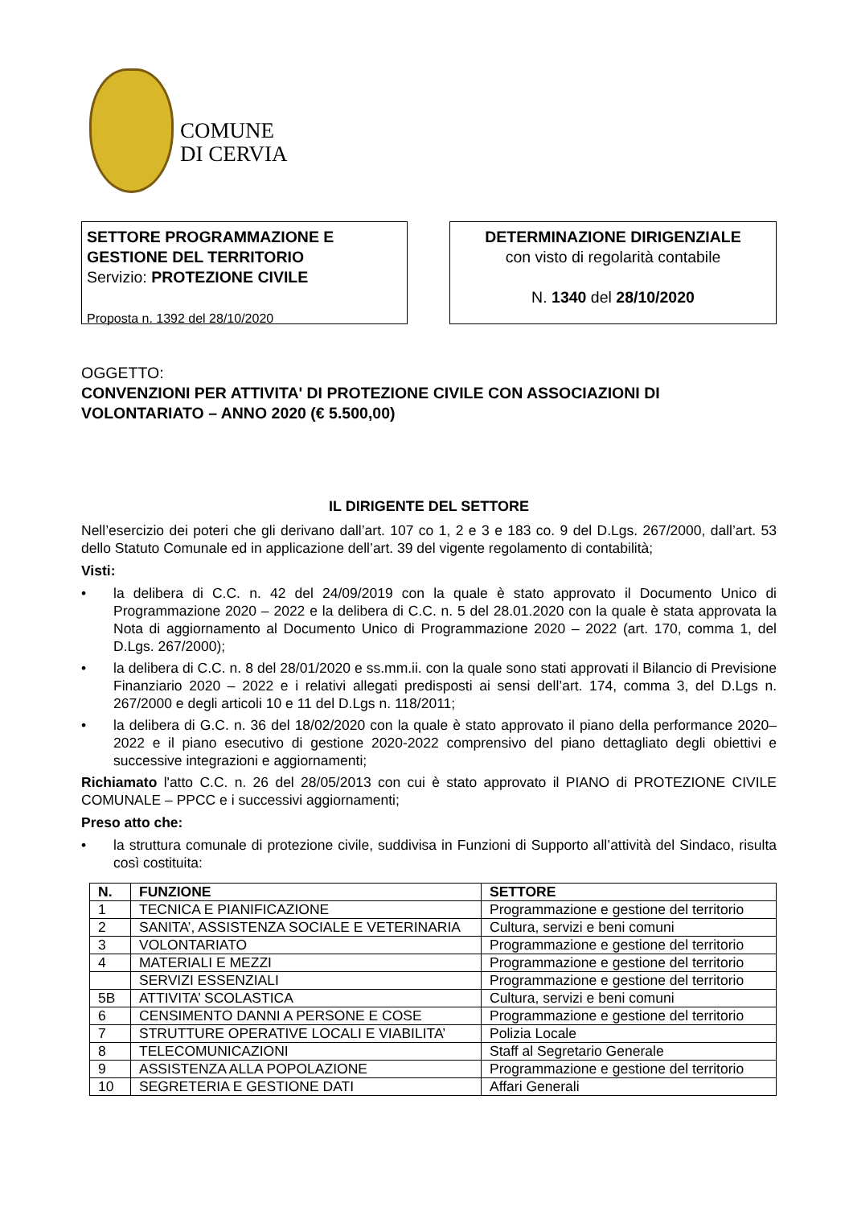COMUNE
DI CERVIA
SETTORE PROGRAMMAZIONE E GESTIONE DEL TERRITORIO
Servizio: PROTEZIONE CIVILE
Proposta n. 1392 del 28/10/2020
DETERMINAZIONE DIRIGENZIALE
con visto di regolarità contabile
N. 1340 del 28/10/2020
OGGETTO:
CONVENZIONI PER ATTIVITA' DI PROTEZIONE CIVILE CON ASSOCIAZIONI DI VOLONTARIATO – ANNO 2020 (€ 5.500,00)
IL DIRIGENTE DEL SETTORE
Nell’esercizio dei poteri che gli derivano dall’art. 107 co 1, 2 e 3 e 183 co. 9 del D.Lgs. 267/2000, dall’art. 53 dello Statuto Comunale ed in applicazione dell’art. 39 del vigente regolamento di contabilità;
Visti:
• la delibera di C.C. n. 42 del 24/09/2019 con la quale è stato approvato il Documento Unico di Programmazione 2020 – 2022 e la delibera di C.C. n. 5 del 28.01.2020 con la quale è stata approvata la Nota di aggiornamento al Documento Unico di Programmazione 2020 – 2022 (art. 170, comma 1, del D.Lgs. 267/2000);
• la delibera di C.C. n. 8 del 28/01/2020 e ss.mm.ii. con la quale sono stati approvati il Bilancio di Previsione Finanziario 2020 – 2022 e i relativi allegati predisposti ai sensi dell’art. 174, comma 3, del D.Lgs n. 267/2000 e degli articoli 10 e 11 del D.Lgs n. 118/2011;
• la delibera di G.C. n. 36 del 18/02/2020 con la quale è stato approvato il piano della performance 2020–2022 e il piano esecutivo di gestione 2020-2022 comprensivo del piano dettagliato degli obiettivi e successive integrazioni e aggiornamenti;
Richiamato l'atto C.C. n. 26 del 28/05/2013 con cui è stato approvato il PIANO di PROTEZIONE CIVILE COMUNALE – PPCC e i successivi aggiornamenti;
Preso atto che:
• la struttura comunale di protezione civile, suddivisa in Funzioni di Supporto all’attività del Sindaco, risulta così costituita:
| N. | FUNZIONE | SETTORE |
| --- | --- | --- |
| 1 | TECNICA E PIANIFICAZIONE | Programmazione e gestione del territorio |
| 2 | SANITA’, ASSISTENZA SOCIALE E VETERINARIA | Cultura, servizi e beni comuni |
| 3 | VOLONTARIATO | Programmazione e gestione del territorio |
| 4 | MATERIALI E MEZZI | Programmazione e gestione del territorio |
| | SERVIZI ESSENZIALI | Programmazione e gestione del territorio |
| 5B | ATTIVITA’ SCOLASTICA | Cultura, servizi e beni comuni |
| 6 | CENSIMENTO DANNI A PERSONE E COSE | Programmazione e gestione del territorio |
| 7 | STRUTTURE OPERATIVE LOCALI E VIABILITA’ | Polizia Locale |
| 8 | TELECOMUNICAZIONI | Staff al Segretario Generale |
| 9 | ASSISTENZA ALLA POPOLAZIONE | Programmazione e gestione del territorio |
| 10 | SEGRETERIA E GESTIONE DATI | Affari Generali |